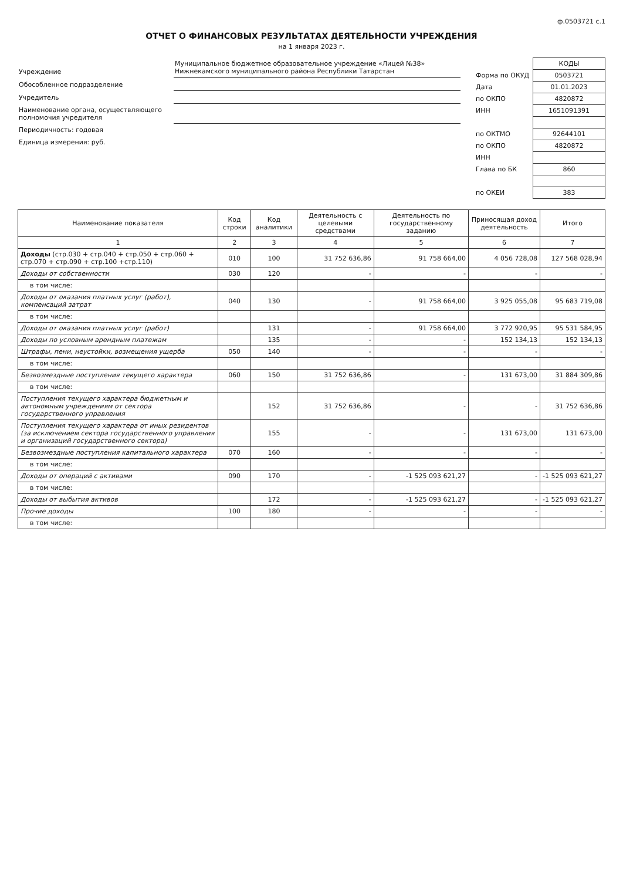ф.0503721 с.1
ОТЧЕТ О ФИНАНСОВЫХ РЕЗУЛЬТАТАХ ДЕЯТЕЛЬНОСТИ УЧРЕЖДЕНИЯ
на 1 января 2023 г.
| Учреждение | Муниципальное бюджетное образовательное учреждение «Лицей №38» Нижнекамского муниципального района Республики Татарстан |
| Обособленное подразделение | |
| Учредитель | |
| Наименование органа, осуществляющего полномочия учредителя | |
| Периодичность: годовая | |
| Единица измерения: руб. | |
| | КОДЫ |
| Форма по ОКУД | 0503721 |
| Дата | 01.01.2023 |
| по ОКПО | 4820872 |
| ИНН | 1651091391 |
| по ОКТМО | 92644101 |
| по ОКПО | 4820872 |
| ИНН | |
| Глава по БК | 860 |
| по ОКЕИ | 383 |
| Наименование показателя | Код строки | Код аналитики | Деятельность с целевыми средствами | Деятельность по государственному заданию | Приносящая доход деятельность | Итого |
| --- | --- | --- | --- | --- | --- | --- |
| 1 | 2 | 3 | 4 | 5 | 6 | 7 |
| Доходы (стр.030 + стр.040 + стр.050 + стр.060 + стр.070 + стр.090 + стр.100 +стр.110) | 010 | 100 | 31 752 636,86 | 91 758 664,00 | 4 056 728,08 | 127 568 028,94 |
| Доходы от собственности | 030 | 120 | - | - | - | - |
| в том числе: | | | | | | |
| Доходы от оказания платных услуг (работ), компенсаций затрат | 040 | 130 | - | 91 758 664,00 | 3 925 055,08 | 95 683 719,08 |
| в том числе: | | | | | | |
| Доходы от оказания платных услуг (работ) | | 131 | - | 91 758 664,00 | 3 772 920,95 | 95 531 584,95 |
| Доходы по условным арендным платежам | | 135 | - | - | 152 134,13 | 152 134,13 |
| Штрафы, пени, неустойки, возмещения ущерба | 050 | 140 | - | - | - | - |
| в том числе: | | | | | | |
| Безвозмездные поступления текущего характера | 060 | 150 | 31 752 636,86 | - | 131 673,00 | 31 884 309,86 |
| в том числе: | | | | | | |
| Поступления текущего характера бюджетным и автономным учреждениям от сектора государственного управления | | 152 | 31 752 636,86 | - | - | 31 752 636,86 |
| Поступления текущего характера от иных резидентов (за исключением сектора государственного управления и организаций государственного сектора) | | 155 | - | - | 131 673,00 | 131 673,00 |
| Безвозмездные поступления капитального характера | 070 | 160 | - | - | - | - |
| в том числе: | | | | | | |
| Доходы от операций с активами | 090 | 170 | - | -1 525 093 621,27 | - | -1 525 093 621,27 |
| в том числе: | | | | | | |
| Доходы от выбытия активов | | 172 | - | -1 525 093 621,27 | - | -1 525 093 621,27 |
| Прочие доходы | 100 | 180 | - | - | - | - |
| в том числе: | | | | | | |